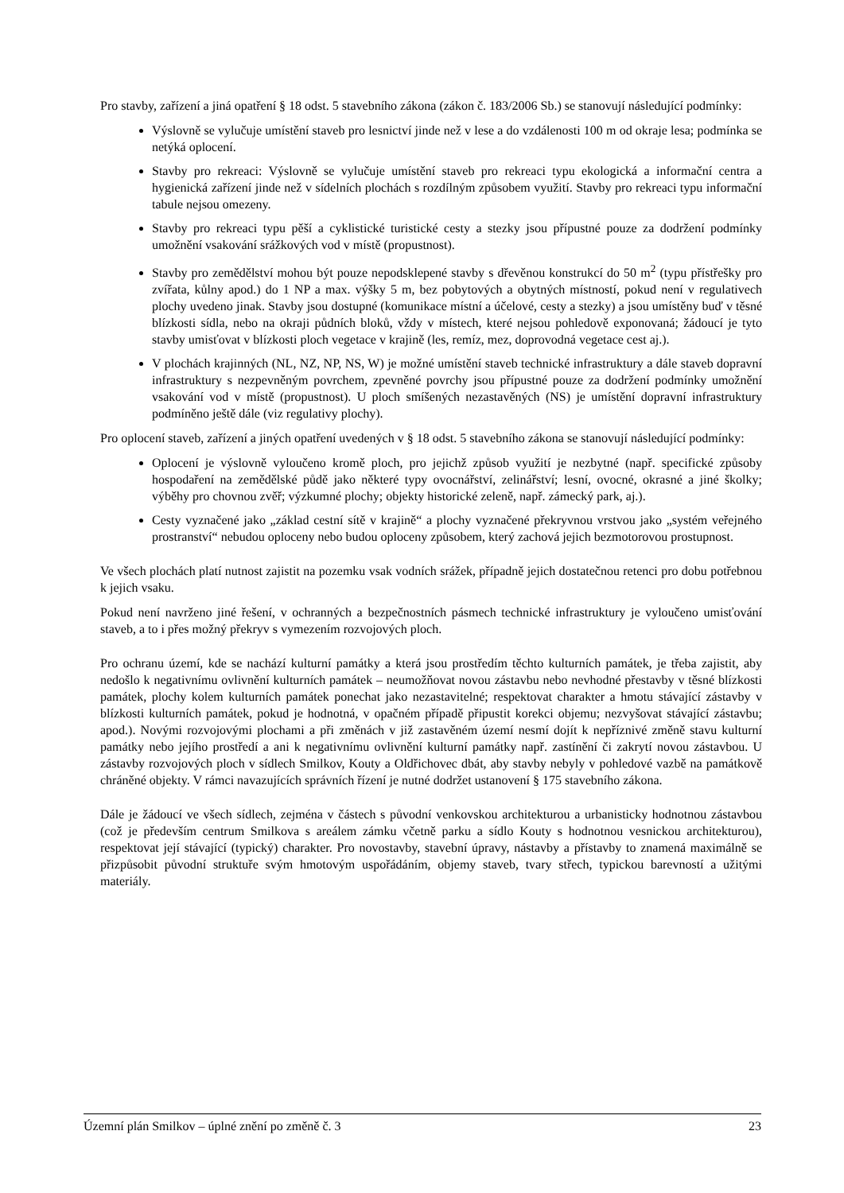Pro stavby, zařízení a jiná opatření § 18 odst. 5 stavebního zákona (zákon č. 183/2006 Sb.) se stanovují následující podmínky:
Výslovně se vylučuje umístění staveb pro lesnictví jinde než v lese a do vzdálenosti 100 m od okraje lesa; podmínka se netýká oplocení.
Stavby pro rekreaci: Výslovně se vylučuje umístění staveb pro rekreaci typu ekologická a informační centra a hygienická zařízení jinde než v sídelních plochách s rozdílným způsobem využití. Stavby pro rekreaci typu informační tabule nejsou omezeny.
Stavby pro rekreaci typu pěší a cyklistické turistické cesty a stezky jsou přípustné pouze za dodržení podmínky umožnění vsakování srážkových vod v místě (propustnost).
Stavby pro zemědělství mohou být pouze nepodsklepené stavby s dřevěnou konstrukcí do 50 m<sup>2</sup> (typu přístřešky pro zvířata, kůlny apod.) do 1 NP a max. výšky 5 m, bez pobytových a obytných místností, pokud není v regulativech plochy uvedeno jinak. Stavby jsou dostupné (komunikace místní a účelové, cesty a stezky) a jsou umístěny buď v těsné blízkosti sídla, nebo na okraji půdních bloků, vždy v místech, které nejsou pohledově exponovaná; žádoucí je tyto stavby umisťovat v blízkosti ploch vegetace v krajině (les, remíz, mez, doprovodná vegetace cest aj.).
V plochách krajinných (NL, NZ, NP, NS, W) je možné umístění staveb technické infrastruktury a dále staveb dopravní infrastruktury s nezpevněným povrchem, zpevněné povrchy jsou přípustné pouze za dodržení podmínky umožnění vsakování vod v místě (propustnost). U ploch smíšených nezastavěných (NS) je umístění dopravní infrastruktury podmíněno ještě dále (viz regulativy plochy).
Pro oplocení staveb, zařízení a jiných opatření uvedených v § 18 odst. 5 stavebního zákona se stanovují následující podmínky:
Oplocení je výslovně vyloučeno kromě ploch, pro jejichž způsob využití je nezbytné (např. specifické způsoby hospodaření na zemědělské půdě jako některé typy ovocnářství, zelinářství; lesní, ovocné, okrasné a jiné školky; výběhy pro chovnou zvěř; výzkumné plochy; objekty historické zeleně, např. zámecký park, aj.).
Cesty vyznačené jako „základ cestní sítě v krajině“ a plochy vyznačené překryvnou vrstvou jako „systém veřejného prostranství“ nebudou oploceny nebo budou oploceny způsobem, který zachová jejich bezmotorovou prostupnost.
Ve všech plochách platí nutnost zajistit na pozemku vsak vodních srážek, případně jejich dostatečnou retenci pro dobu potřebnou k jejich vsaku.
Pokud není navrženo jiné řešení, v ochranných a bezpečnostních pásmech technické infrastruktury je vyloučeno umisťování staveb, a to i přes možný překryv s vymezením rozvojových ploch.
Pro ochranu území, kde se nachází kulturní památky a která jsou prostředím těchto kulturních památek, je třeba zajistit, aby nedošlo k negativnímu ovlivnění kulturních památek – neumožňovat novou zástavbu nebo nevhodné přestavby v těsné blízkosti památek, plochy kolem kulturních památek ponechat jako nezastavitelné; respektovat charakter a hmotu stávající zástavby v blízkosti kulturních památek, pokud je hodnotná, v opačném případě připustit korekci objemu; nezvyšovat stávající zástavbu; apod.). Novými rozvojovými plochami a při změnách v již zastavěném území nesmí dojít k nepříznivé změně stavu kulturní památky nebo jejího prostředí a ani k negativnímu ovlivnění kulturní památky např. zastínění či zakrytí novou zástavbou. U zástavby rozvojových ploch v sídlech Smilkov, Kouty a Oldřichovec dbát, aby stavby nebyly v pohledové vazbě na památkově chráněné objekty. V rámci navazujících správních řízení je nutné dodržet ustanovení § 175 stavebního zákona.
Dále je žádoucí ve všech sídlech, zejména v částech s původní venkovskou architekturou a urbanisticky hodnotnou zástavbou (což je především centrum Smilkova s areálem zámku včetně parku a sídlo Kouty s hodnotnou vesnickou architekturou), respektovat její stávající (typický) charakter. Pro novostavby, stavební úpravy, nástavby a přístavby to znamená maximálně se přizpůsobit původní struktuře svým hmotovým uspořádáním, objemy staveb, tvary střech, typickou barevností a užitými materiály.
Územní plán Smilkov – úplné znění po změně č. 3 23